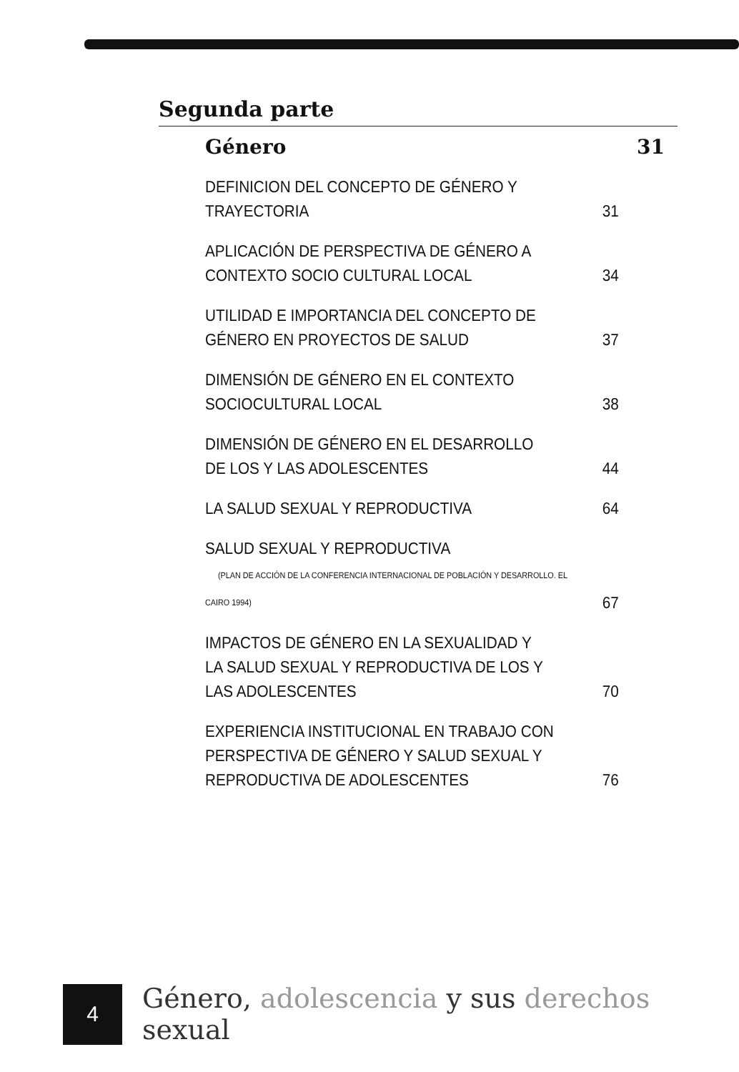Segunda parte
Género 31
DEFINICION DEL CONCEPTO DE GÉNERO Y TRAYECTORIA 31
APLICACIÓN DE PERSPECTIVA DE GÉNERO A
CONTEXTO SOCIO CULTURAL LOCAL 34
UTILIDAD E IMPORTANCIA DEL CONCEPTO DE
GÉNERO EN PROYECTOS DE SALUD 37
DIMENSIÓN DE GÉNERO EN EL CONTEXTO SOCIOCULTURAL LOCAL 38
DIMENSIÓN DE GÉNERO EN EL DESARROLLO
DE LOS Y LAS ADOLESCENTES 44
LA SALUD SEXUAL Y REPRODUCTIVA 64
SALUD SEXUAL Y REPRODUCTIVA
(PLAN DE ACCIÓN DE LA CONFERENCIA INTERNACIONAL DE POBLACIÓN Y DESARROLLO. EL CAIRO 1994) 67
IMPACTOS DE GÉNERO EN LA SEXUALIDAD Y
LA SALUD SEXUAL Y REPRODUCTIVA DE LOS Y
LAS ADOLESCENTES 70
EXPERIENCIA INSTITUCIONAL EN TRABAJO CON
PERSPECTIVA DE GÉNERO Y SALUD SEXUAL Y
REPRODUCTIVA DE ADOLESCENTES 76
4
Género, adolescencia y sus derechos sexual